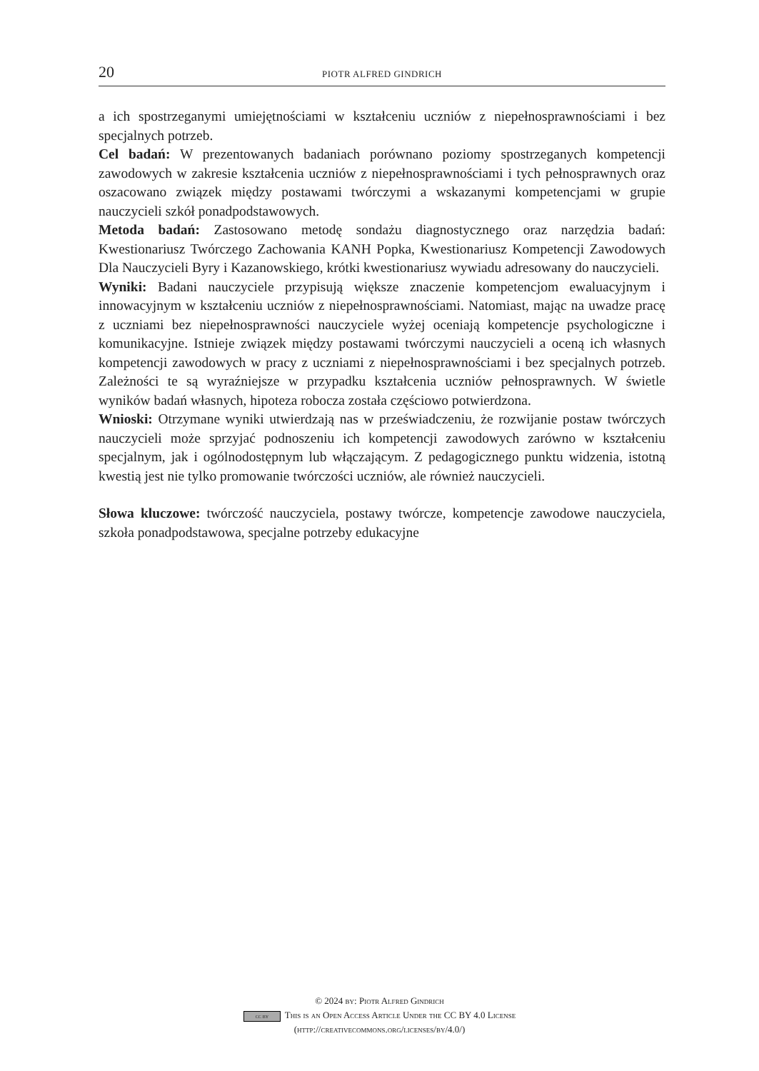20 PIOTR ALFRED GINDRICH
a ich spostrzeganymi umiejętnościami w kształceniu uczniów z niepełnosprawnościami i bez specjalnych potrzeb.
Cel badań: W prezentowanych badaniach porównano poziomy spostrzeganych kompetencji zawodowych w zakresie kształcenia uczniów z niepełnosprawnościami i tych pełnosprawnych oraz oszacowano związek między postawami twórczymi a wskazanymi kompetencjami w grupie nauczycieli szkół ponadpodstawowych.
Metoda badań: Zastosowano metodę sondażu diagnostycznego oraz narzędzia badań: Kwestionariusz Twórczego Zachowania KANH Popka, Kwestionariusz Kompetencji Zawodowych Dla Nauczycieli Byry i Kazanowskiego, krótki kwestionariusz wywiadu adresowany do nauczycieli.
Wyniki: Badani nauczyciele przypisują większe znaczenie kompetencjom ewaluacyjnym i innowacyjnym w kształceniu uczniów z niepełnosprawnościami. Natomiast, mając na uwadze pracę z uczniami bez niepełnosprawności nauczyciele wyżej oceniają kompetencje psychologiczne i komunikacyjne. Istnieje związek między postawami twórczymi nauczycieli a oceną ich własnych kompetencji zawodowych w pracy z uczniami z niepełnosprawnościami i bez specjalnych potrzeb. Zależności te są wyraźniejsze w przypadku kształcenia uczniów pełnosprawnych. W świetle wyników badań własnych, hipoteza robocza została częściowo potwierdzona.
Wnioski: Otrzymane wyniki utwierdzają nas w przeświadczeniu, że rozwijanie postaw twórczych nauczycieli może sprzyjać podnoszeniu ich kompetencji zawodowych zarówno w kształceniu specjalnym, jak i ogólnodostępnym lub włączającym. Z pedagogicznego punktu widzenia, istotną kwestią jest nie tylko promowanie twórczości uczniów, ale również nauczycieli.
Słowa kluczowe: twórczość nauczyciela, postawy twórcze, kompetencje zawodowe nauczyciela, szkoła ponadpodstawowa, specjalne potrzeby edukacyjne
© 2024 by: Piotr Alfred Gindrich
cc by This is an Open Access Article Under the CC BY 4.0 License
(http://creativecommons.org/licenses/by/4.0/)